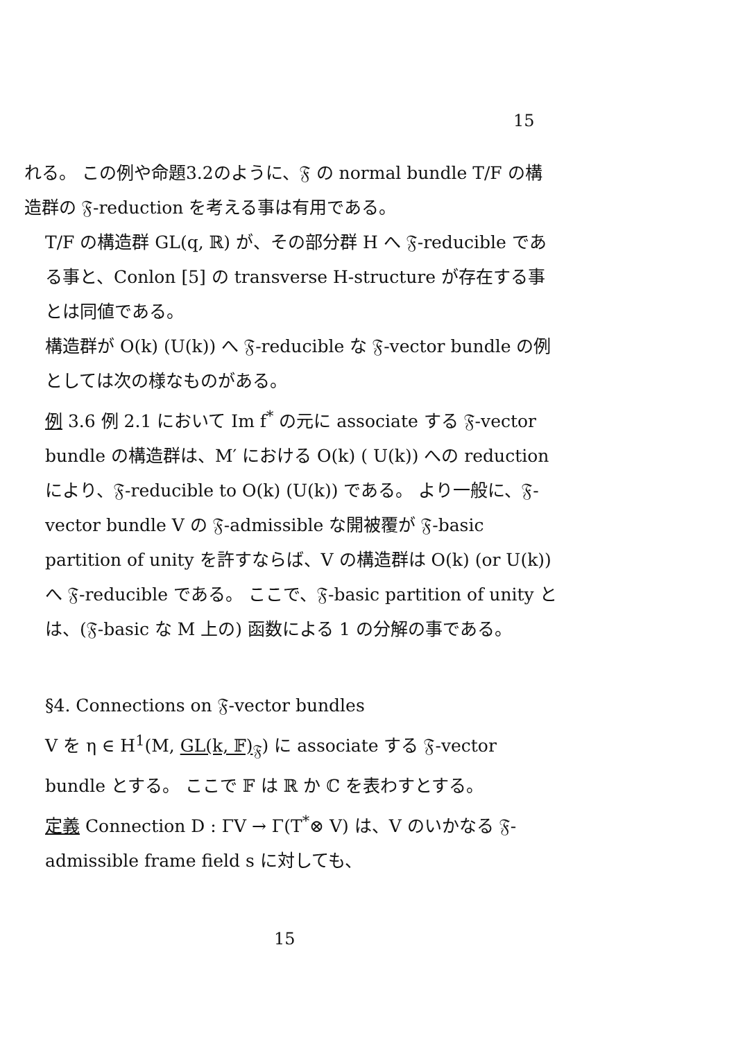15
れる。 この例や命題3.2のように、𝔉 の normal bundle T/F の構造群の 𝔉-reduction を考える事は有用である。
T/F の構造群 GL(q, ℝ) が、その部分群 H へ 𝔉-reducible である事と、Conlon [5] の transverse H-structure が存在する事とは同値である。
構造群が O(k) (U(k)) へ 𝔉-reducible な 𝔉-vector bundle の例としては次の様なものがある。
例 3.6 例 2.1 において Im f<sup>*</sup> の元に associate する 𝔉-vector bundle の構造群は、M′ における O(k) ( U(k)) への reduction により、𝔉-reducible to O(k) (U(k)) である。 より一般に、𝔉-vector bundle V の 𝔉-admissible な開被覆が 𝔉-basic partition of unity を許すならば、V の構造群は O(k) (or U(k)) へ 𝔉-reducible である。 ここで、𝔉-basic partition of unity とは、(𝔉-basic な M 上の) 函数による 1 の分解の事である。
§4. Connections on 𝔉-vector bundles
V を η ∈ H<sup>1</sup>(M, GL(k, 𝔽)<sub>𝔉</sub>) に associate する 𝔉-vector bundle とする。 ここで 𝔽 は ℝ か ℂ を表わすとする。
定義 Connection D : ΓV → Γ(T<sup>*</sup>⊗ V) は、V のいかなる 𝔉-admissible frame field s に対しても、
15